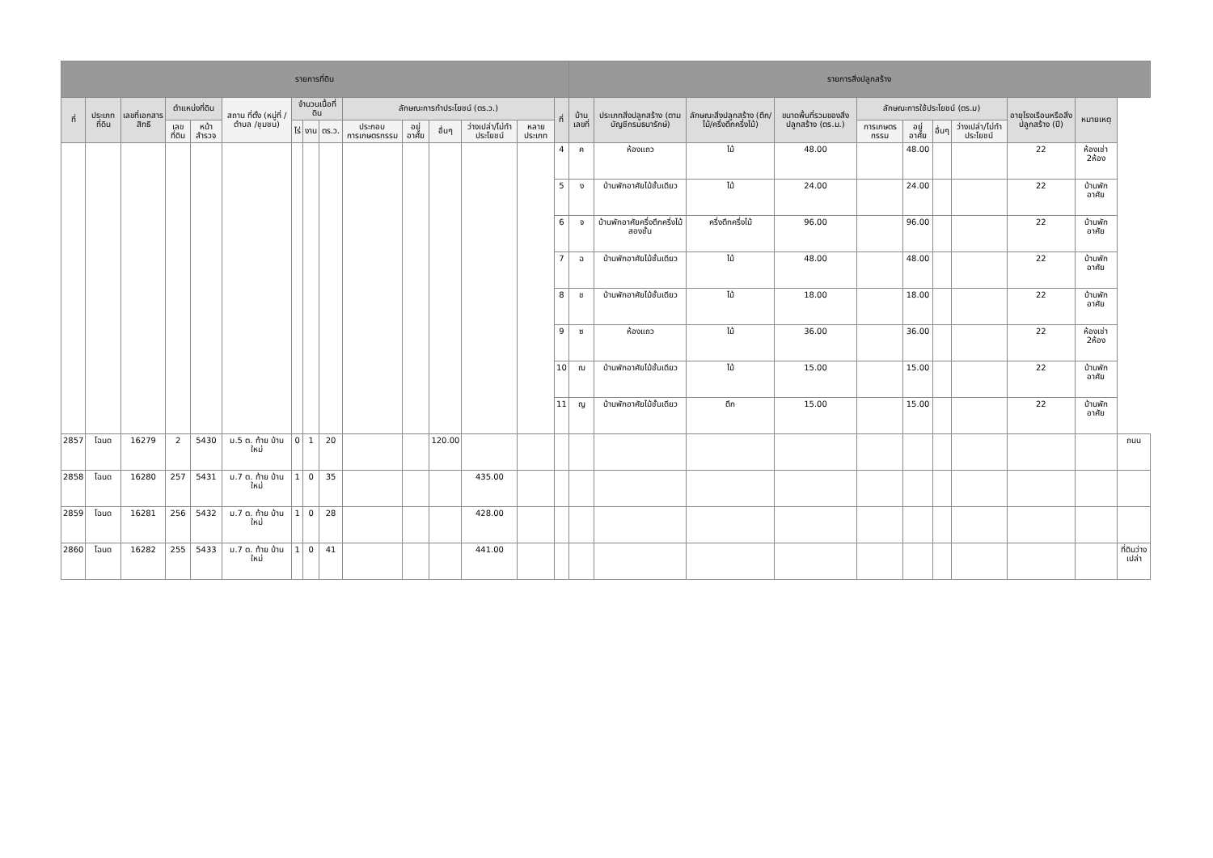| รายการที่ดิน | | | | | | | | | | | | | | | รายการสิ่งปลูกสร้าง | | | | | | | | | | |
| --- | --- | --- | --- | --- | --- | --- | --- | --- | --- | --- | --- | --- | --- | --- | --- | --- | --- | --- | --- | --- | --- | --- | --- | --- | --- |
| ที่ | ประเภทที่ดิน | เลขที่เอกสารสิทธิ | ตำแหน่งที่ดิน | | สถาน ที่ตั้ง (หมู่ที่ /ตำบล /ชุมชน) | จำนวนเนื้อที่ดิน | | | ลักษณะการทำประโยชน์ (ตร.ว.) | | | | | ที่ | บ้านเลขที่ | ประเภทสิ่งปลูกสร้าง (ตามบัญชีกรมธนารักษ์) | ลักษณะสิ่งปลูกสร้าง (ตึก/ไม้/ครึ่งตึกครึ่งไม้) | ขนาดพื้นที่รวมของสิ่งปลูกสร้าง (ตร.ม.) | ลักษณะการใช้ประโยชน์ (ตร.ม) | | | | อายุโรงเรือนหรือสิ่งปลูกสร้าง (ปี) | หมายเหตุ | |
| | | | เลขที่ดิน | หน้าสำรวจ | | ไร่ | งาน | ตร.ว. | ประกอบการเกษตรกรรม | อยู่อาศัย | อื่นๆ | ว่างเปล่า/ไม่ทำประโยชน์ | หลายประเภท | | | | | | การเกษตรกรรม | อยู่อาศัย | อื่นๆ | ว่างเปล่า/ไม่ทำประโยชน์ | | | |
| | | | | | | | | | | | | | | 4 | ค | ห้องแถว | ไม้ | 48.00 | | 48.00 | | | 22 | ห้องเช่า 2ห้อง | |
| | | | | | | | | | | | | | | 5 | ง | บ้านพักอาศัยไม้ชั้นเดียว | ไม้ | 24.00 | | 24.00 | | | 22 | บ้านพักอาศัย | |
| | | | | | | | | | | | | | | 6 | จ | บ้านพักอาศัยครึ่งตึกครึ่งไม้สองชั้น | ครึ่งตึกครึ่งไม้ | 96.00 | | 96.00 | | | 22 | บ้านพักอาศัย | |
| | | | | | | | | | | | | | | 7 | ฉ | บ้านพักอาศัยไม้ชั้นเดียว | ไม้ | 48.00 | | 48.00 | | | 22 | บ้านพักอาศัย | |
| | | | | | | | | | | | | | | 8 | ช | บ้านพักอาศัยไม้ชั้นเดียว | ไม้ | 18.00 | | 18.00 | | | 22 | บ้านพักอาศัย | |
| | | | | | | | | | | | | | | 9 | ซ | ห้องแถว | ไม้ | 36.00 | | 36.00 | | | 22 | ห้องเช่า 2ห้อง | |
| | | | | | | | | | | | | | | 10 | ฌ | บ้านพักอาศัยไม้ชั้นเดียว | ไม้ | 15.00 | | 15.00 | | | 22 | บ้านพักอาศัย | |
| | | | | | | | | | | | | | | 11 | ญ | บ้านพักอาศัยไม้ชั้นเดียว | ตึก | 15.00 | | 15.00 | | | 22 | บ้านพักอาศัย | |
| 2857 | โฉนด | 16279 | 2 | 5430 | ม.5 ต. ท้าย บ้าน ใหม่ | 0 | 1 | 20 | | | 120.00 | | | | | | | | | | | | | | ถนน |
| 2858 | โฉนด | 16280 | 257 | 5431 | ม.7 ต. ท้าย บ้าน ใหม่ | 1 | 0 | 35 | | | | 435.00 | | | | | | | | | | | | | |
| 2859 | โฉนด | 16281 | 256 | 5432 | ม.7 ต. ท้าย บ้าน ใหม่ | 1 | 0 | 28 | | | | 428.00 | | | | | | | | | | | | | |
| 2860 | โฉนด | 16282 | 255 | 5433 | ม.7 ต. ท้าย บ้าน ใหม่ | 1 | 0 | 41 | | | | 441.00 | | | | | | | | | | | | | ที่ดินว่างเปล่า |